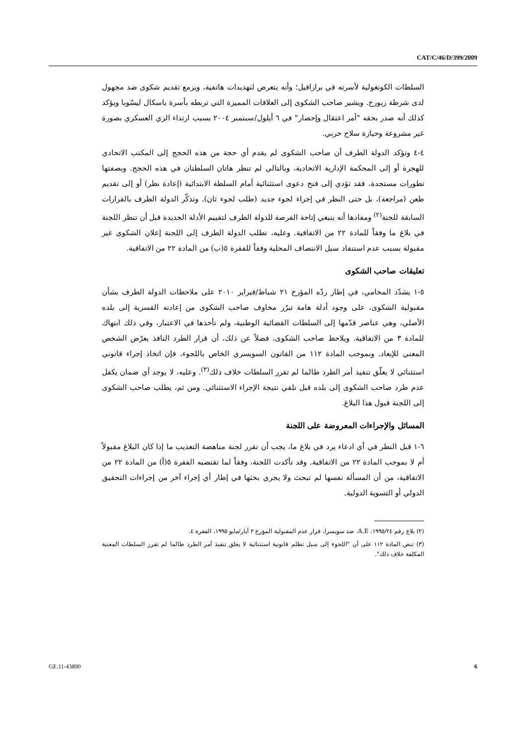CAT/C/46/D/399/2009
السلطات الكونغولية لأسرته في برازافيل؛ وأنه يتعرض لتهديدات هاتفية، ويزمع تقديم شكوى ضد مجهول لدى شرطة زيورخ. ويشير صاحب الشكوى إلى العلاقات المميزة التي تربطه بأسرة باسكال ليسّوبا ويؤكد كذلك أنه صدر بحقه "أمر اعتقال وإحضار" في ٦ أيلول/سبتمبر ٢٠٠٤ بسبب ارتداء الزي العسكري بصورة غير مشروعة وحيازة سلاح حربي.
٤-٤ وتؤكد الدولة الطرف أن صاحب الشكوى لم يقدم أي حجة من هذه الحجج إلى المكتب الاتحادي للهجرة أو إلى المحكمة الإدارية الاتحادية، وبالتالي لم تنظر هاتان السلطتان في هذه الحجج. وبصفتها تطورات مستجدة، فقد تؤدي إلى فتح دعوى استثنائية أمام السلطة الابتدائية (إعادة نظر) أو إلى تقديم طعن (مراجعة)، بل حتى النظر في إجراء لجوء جديد (طلب لجوء ثان). وتذكّر الدولة الطرف بالقرارات السابقة للجنة<sup>(٢)</sup> ومفادها أنه ينبغي إتاحة الفرصة للدولة الطرف لتقييم الأدلة الجديدة قبل أن تنظر اللجنة في بلاغ ما وفقاً للمادة ٢٢ من الاتفاقية. وعليه، تطلب الدولة الطرف إلى اللجنة إعلان الشكوى غير مقبولة بسبب عدم استنفاد سبل الانتصاف المحلية وفقاً للفقرة ٥(ب) من المادة ٢٢ من الاتفاقية.
تعليقات صاحب الشكوى
٥-١ يشدّد المحامي، في إطار ردّه المؤرخ ٢١ شباط/فبراير ٢٠١٠ على ملاحظات الدولة الطرف بشأن مقبولية الشكوى، على وجود أدلة هامة تبرّر مخاوف صاحب الشكوى من إعادته القسرية إلى بلده الأصلي، وهي عناصر قدّمها إلى السلطات القضائية الوطنية، ولم تأخذها في الاعتبار، وفي ذلك انتهاك للمادة ٣ من الاتفاقية. ويلاحظ صاحب الشكوى، فضلاً عن ذلك، أن قرار الطرد النافذ يعرّض الشخص المعني للإبعاد. وبموجب المادة ١١٢ من القانون السويسري الخاص باللجوء، فإن اتخاذ إجراء قانوني استثنائي لا يعلّق تنفيذ أمر الطرد طالما لم تقرر السلطات خلاف ذلك<sup>(٣)</sup>. وعليه، لا يوجد أي ضمان يكفل عدم طرد صاحب الشكوى إلى بلده قبل تلقي نتيجة الإجراء الاستثنائي. ومن ثم، يطلب صاحب الشكوى إلى اللجنة قبول هذا البلاغ.
المسائل والإجراءات المعروضة على اللجنة
٦-١ قبل النظر في أي ادعاء يرد في بلاغ ما، يجب أن تقرر لجنة مناهضة التعذيب ما إذا كان البلاغ مقبولاً أم لا بموجب المادة ٢٢ من الاتفاقية. وقد تأكدت اللجنة، وفقاً لما تقتضيه الفقرة ٥(أ) من المادة ٢٢ من الاتفاقية، من أن المسألة نفسها لم تبحث ولا يجري بحثها في إطار أي إجراء آخر من إجراءات التحقيق الدولي أو التسوية الدولية.
(٢) بلاغ رقم ١٩٩٥/٢٤، A.E. ضد سويسرا، قرار عدم المقبولية المؤرخ ٢ أيار/مايو ١٩٩٥، الفقرة ٤.
(٣) تنص المادة ١١٢ على أن "اللجوء إلى سبل تظلم قانونية استثنائية لا يعلق تنفيذ أمر الطرد طالما لم تقرر السلطات المعنية المكلفة خلاف ذلك".
GE.11-43890 6